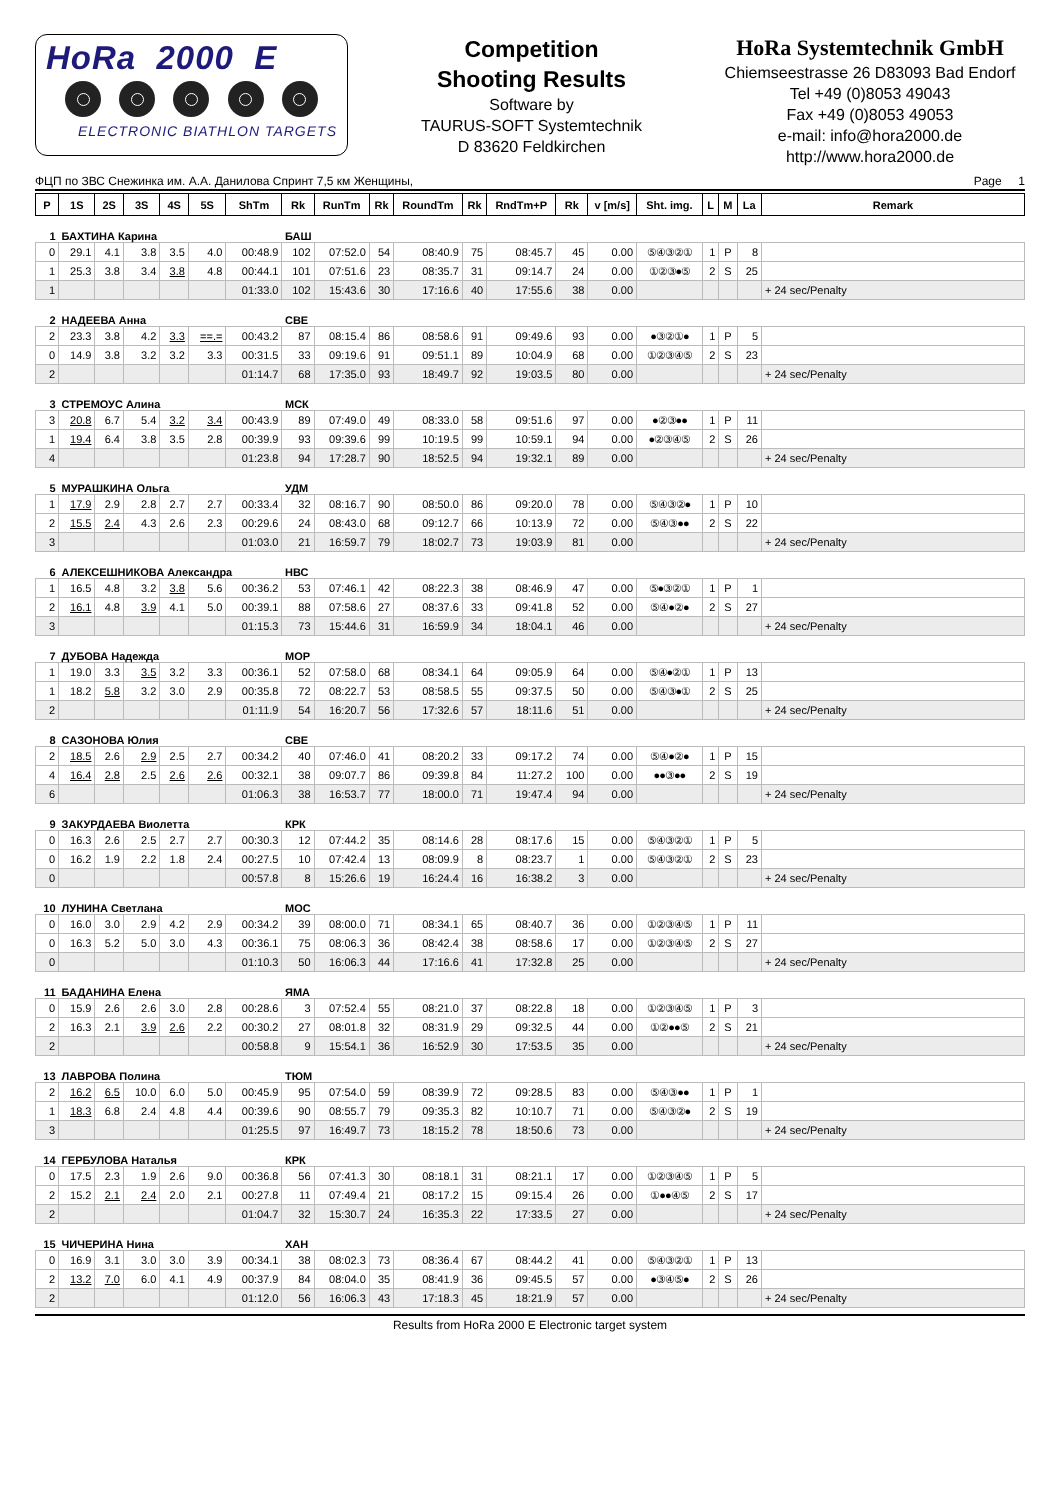HoRa 2000 E
ELECTRONIC BIATHLON TARGETS
Competition
Shooting Results
Software by
TAURUS-SOFT Systemtechnik
D 83620 Feldkirchen
HoRa Systemtechnik GmbH
Chiemseestrasse 26 D83093 Bad Endorf
Tel +49 (0)8053 49043
Fax +49 (0)8053 49053
e-mail: info@hora2000.de
http://www.hora2000.de
ФЦП по ЗВС Снежинка им. А.А. Данилова Спринт 7,5 км Женщины, Page 1
| P | 1S | 2S | 3S | 4S | 5S | ShTm | Rk | RunTm | Rk | RoundTm | Rk | RndTm+P | Rk | v [m/s] | Sht. img. | L | M | La | Remark |
| --- | --- | --- | --- | --- | --- | --- | --- | --- | --- | --- | --- | --- | --- | --- | --- | --- | --- | --- | --- |
| 1 | БАХТИНА Карина | | | | | | БАШ | | | | | | | | | | | | |
| 0 | 29.1 | 4.1 | 3.8 | 3.5 | 4.0 | 00:48.9 | 102 | 07:52.0 | 54 | 08:40.9 | 75 | 08:45.7 | 45 | 0.00 | ⑤④③②① | 1 | P | 8 | |
| 1 | 25.3 | 3.8 | 3.4 | 3.8 | 4.8 | 00:44.1 | 101 | 07:51.6 | 23 | 08:35.7 | 31 | 09:14.7 | 24 | 0.00 | ①②③●⑤ | 2 | S | 25 | |
| 1 | | | | | | 01:33.0 | 102 | 15:43.6 | 30 | 17:16.6 | 40 | 17:55.6 | 38 | 0.00 | | | | | + 24 sec/Penalty |
| 2 | НАДЕЕВА Анна | | | | | | СВЕ | | | | | | | | | | | | |
| 2 | 23.3 | 3.8 | 4.2 | 3.3 | ==.= | 00:43.2 | 87 | 08:15.4 | 86 | 08:58.6 | 91 | 09:49.6 | 93 | 0.00 | ●③②①● | 1 | P | 5 | |
| 0 | 14.9 | 3.8 | 3.2 | 3.2 | 3.3 | 00:31.5 | 33 | 09:19.6 | 91 | 09:51.1 | 89 | 10:04.9 | 68 | 0.00 | ①②③④⑤ | 2 | S | 23 | |
| 2 | | | | | | 01:14.7 | 68 | 17:35.0 | 93 | 18:49.7 | 92 | 19:03.5 | 80 | 0.00 | | | | | + 24 sec/Penalty |
| 3 | СТРЕМОУС Алина | | | | | | МСК | | | | | | | | | | | | |
| 3 | 20.8 | 6.7 | 5.4 | 3.2 | 3.4 | 00:43.9 | 89 | 07:49.0 | 49 | 08:33.0 | 58 | 09:51.6 | 97 | 0.00 | ●②③●● | 1 | P | 11 | |
| 1 | 19.4 | 6.4 | 3.8 | 3.5 | 2.8 | 00:39.9 | 93 | 09:39.6 | 99 | 10:19.5 | 99 | 10:59.1 | 94 | 0.00 | ●②③④⑤ | 2 | S | 26 | |
| 4 | | | | | | 01:23.8 | 94 | 17:28.7 | 90 | 18:52.5 | 94 | 19:32.1 | 89 | 0.00 | | | | | + 24 sec/Penalty |
| 5 | МУРАШКИНА Ольга | | | | | | УДМ | | | | | | | | | | | | |
| 1 | 17.9 | 2.9 | 2.8 | 2.7 | 2.7 | 00:33.4 | 32 | 08:16.7 | 90 | 08:50.0 | 86 | 09:20.0 | 78 | 0.00 | ⑤④③②● | 1 | P | 10 | |
| 2 | 15.5 | 2.4 | 4.3 | 2.6 | 2.3 | 00:29.6 | 24 | 08:43.0 | 68 | 09:12.7 | 66 | 10:13.9 | 72 | 0.00 | ⑤④③●● | 2 | S | 22 | |
| 3 | | | | | | 01:03.0 | 21 | 16:59.7 | 79 | 18:02.7 | 73 | 19:03.9 | 81 | 0.00 | | | | | + 24 sec/Penalty |
| 6 | АЛЕКСЕШНИКОВА Александра | | | | | | НВС | | | | | | | | | | | | |
| 1 | 16.5 | 4.8 | 3.2 | 3.8 | 5.6 | 00:36.2 | 53 | 07:46.1 | 42 | 08:22.3 | 38 | 08:46.9 | 47 | 0.00 | ⑤●③②① | 1 | P | 1 | |
| 2 | 16.1 | 4.8 | 3.9 | 4.1 | 5.0 | 00:39.1 | 88 | 07:58.6 | 27 | 08:37.6 | 33 | 09:41.8 | 52 | 0.00 | ⑤④●②● | 2 | S | 27 | |
| 3 | | | | | | 01:15.3 | 73 | 15:44.6 | 31 | 16:59.9 | 34 | 18:04.1 | 46 | 0.00 | | | | | + 24 sec/Penalty |
| 7 | ДУБОВА Надежда | | | | | | МОР | | | | | | | | | | | | |
| 1 | 19.0 | 3.3 | 3.5 | 3.2 | 3.3 | 00:36.1 | 52 | 07:58.0 | 68 | 08:34.1 | 64 | 09:05.9 | 64 | 0.00 | ⑤④●②① | 1 | P | 13 | |
| 1 | 18.2 | 5.8 | 3.2 | 3.0 | 2.9 | 00:35.8 | 72 | 08:22.7 | 53 | 08:58.5 | 55 | 09:37.5 | 50 | 0.00 | ⑤④③●① | 2 | S | 25 | |
| 2 | | | | | | 01:11.9 | 54 | 16:20.7 | 56 | 17:32.6 | 57 | 18:11.6 | 51 | 0.00 | | | | | + 24 sec/Penalty |
| 8 | САЗОНОВА Юлия | | | | | | СВЕ | | | | | | | | | | | | |
| 2 | 18.5 | 2.6 | 2.9 | 2.5 | 2.7 | 00:34.2 | 40 | 07:46.0 | 41 | 08:20.2 | 33 | 09:17.2 | 74 | 0.00 | ⑤④●②● | 1 | P | 15 | |
| 4 | 16.4 | 2.8 | 2.5 | 2.6 | 2.6 | 00:32.1 | 38 | 09:07.7 | 86 | 09:39.8 | 84 | 11:27.2 | 100 | 0.00 | ●●③●● | 2 | S | 19 | |
| 6 | | | | | | 01:06.3 | 38 | 16:53.7 | 77 | 18:00.0 | 71 | 19:47.4 | 94 | 0.00 | | | | | + 24 sec/Penalty |
| 9 | ЗАКУРДАЕВА Виолетта | | | | | | КРК | | | | | | | | | | | | |
| 0 | 16.3 | 2.6 | 2.5 | 2.7 | 2.7 | 00:30.3 | 12 | 07:44.2 | 35 | 08:14.6 | 28 | 08:17.6 | 15 | 0.00 | ⑤④③②① | 1 | P | 5 | |
| 0 | 16.2 | 1.9 | 2.2 | 1.8 | 2.4 | 00:27.5 | 10 | 07:42.4 | 13 | 08:09.9 | 8 | 08:23.7 | 1 | 0.00 | ⑤④③②① | 2 | S | 23 | |
| 0 | | | | | | 00:57.8 | 8 | 15:26.6 | 19 | 16:24.4 | 16 | 16:38.2 | 3 | 0.00 | | | | | + 24 sec/Penalty |
| 10 | ЛУНИНА Светлана | | | | | | МОС | | | | | | | | | | | | |
| 0 | 16.0 | 3.0 | 2.9 | 4.2 | 2.9 | 00:34.2 | 39 | 08:00.0 | 71 | 08:34.1 | 65 | 08:40.7 | 36 | 0.00 | ①②③④⑤ | 1 | P | 11 | |
| 0 | 16.3 | 5.2 | 5.0 | 3.0 | 4.3 | 00:36.1 | 75 | 08:06.3 | 36 | 08:42.4 | 38 | 08:58.6 | 17 | 0.00 | ①②③④⑤ | 2 | S | 27 | |
| 0 | | | | | | 01:10.3 | 50 | 16:06.3 | 44 | 17:16.6 | 41 | 17:32.8 | 25 | 0.00 | | | | | + 24 sec/Penalty |
| 11 | БАДАНИНА Елена | | | | | | ЯМА | | | | | | | | | | | | |
| 0 | 15.9 | 2.6 | 2.6 | 3.0 | 2.8 | 00:28.6 | 3 | 07:52.4 | 55 | 08:21.0 | 37 | 08:22.8 | 18 | 0.00 | ①②③④⑤ | 1 | P | 3 | |
| 2 | 16.3 | 2.1 | 3.9 | 2.6 | 2.2 | 00:30.2 | 27 | 08:01.8 | 32 | 08:31.9 | 29 | 09:32.5 | 44 | 0.00 | ①②●●⑤ | 2 | S | 21 | |
| 2 | | | | | | 00:58.8 | 9 | 15:54.1 | 36 | 16:52.9 | 30 | 17:53.5 | 35 | 0.00 | | | | | + 24 sec/Penalty |
| 13 | ЛАВРОВА Полина | | | | | | ТЮМ | | | | | | | | | | | | |
| 2 | 16.2 | 6.5 | 10.0 | 6.0 | 5.0 | 00:45.9 | 95 | 07:54.0 | 59 | 08:39.9 | 72 | 09:28.5 | 83 | 0.00 | ⑤④③●● | 1 | P | 1 | |
| 1 | 18.3 | 6.8 | 2.4 | 4.8 | 4.4 | 00:39.6 | 90 | 08:55.7 | 79 | 09:35.3 | 82 | 10:10.7 | 71 | 0.00 | ⑤④③②● | 2 | S | 19 | |
| 3 | | | | | | 01:25.5 | 97 | 16:49.7 | 73 | 18:15.2 | 78 | 18:50.6 | 73 | 0.00 | | | | | + 24 sec/Penalty |
| 14 | ГЕРБУЛОВА Наталья | | | | | | КРК | | | | | | | | | | | | |
| 0 | 17.5 | 2.3 | 1.9 | 2.6 | 9.0 | 00:36.8 | 56 | 07:41.3 | 30 | 08:18.1 | 31 | 08:21.1 | 17 | 0.00 | ①②③④⑤ | 1 | P | 5 | |
| 2 | 15.2 | 2.1 | 2.4 | 2.0 | 2.1 | 00:27.8 | 11 | 07:49.4 | 21 | 08:17.2 | 15 | 09:15.4 | 26 | 0.00 | ①●●④⑤ | 2 | S | 17 | |
| 2 | | | | | | 01:04.7 | 32 | 15:30.7 | 24 | 16:35.3 | 22 | 17:33.5 | 27 | 0.00 | | | | | + 24 sec/Penalty |
| 15 | ЧИЧЕРИНА Нина | | | | | | ХАН | | | | | | | | | | | | |
| 0 | 16.9 | 3.1 | 3.0 | 3.0 | 3.9 | 00:34.1 | 38 | 08:02.3 | 73 | 08:36.4 | 67 | 08:44.2 | 41 | 0.00 | ⑤④③②① | 1 | P | 13 | |
| 2 | 13.2 | 7.0 | 6.0 | 4.1 | 4.9 | 00:37.9 | 84 | 08:04.0 | 35 | 08:41.9 | 36 | 09:45.5 | 57 | 0.00 | ●③④⑤● | 2 | S | 26 | |
| 2 | | | | | | 01:12.0 | 56 | 16:06.3 | 43 | 17:18.3 | 45 | 18:21.9 | 57 | 0.00 | | | | | + 24 sec/Penalty |
Results from HoRa 2000 E Electronic target system